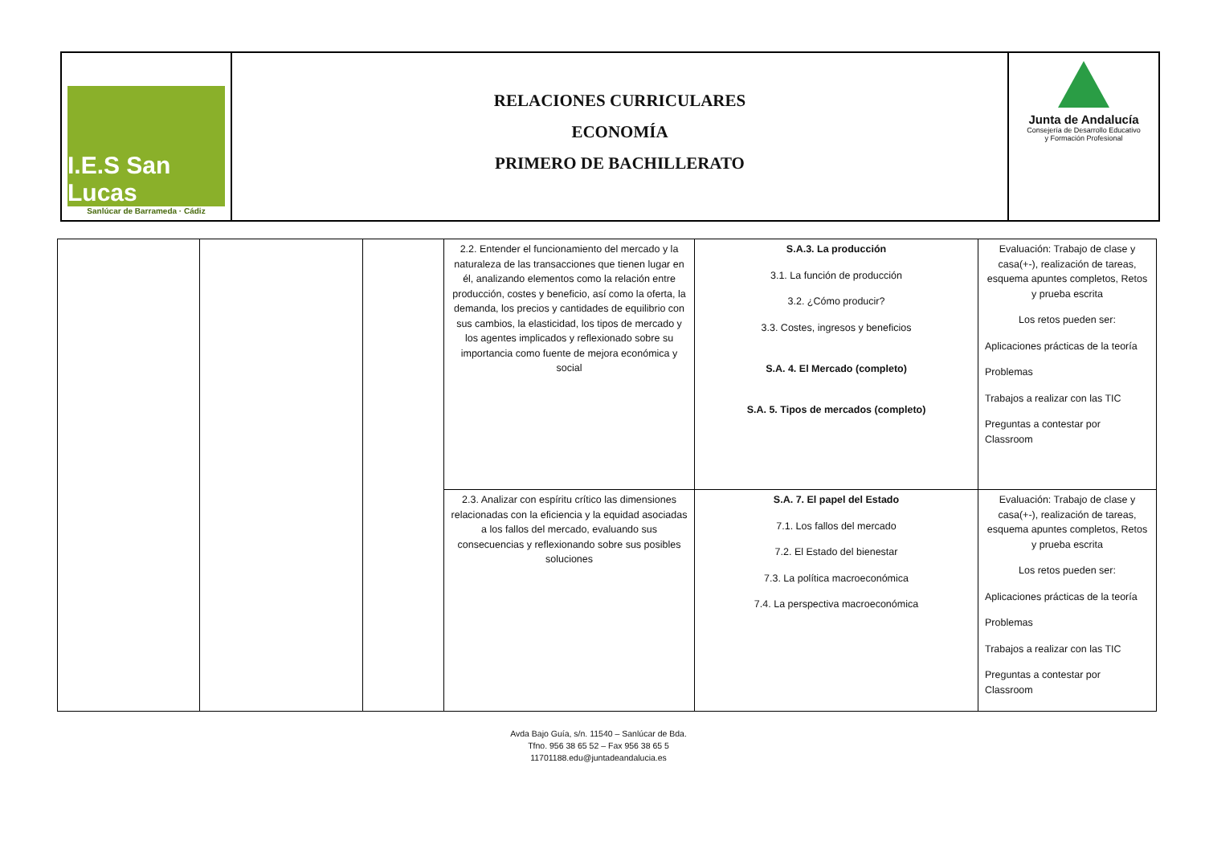I.E.S San Lucas
Sanlúcar de Barrameda · Cádiz
RELACIONES CURRICULARES
ECONOMÍA
PRIMERO DE BACHILLERATO
Junta de Andalucía
Consejería de Desarrollo Educativo
y Formación Profesional
| | | | 2.2. Entender el funcionamiento del mercado y la naturaleza de las transacciones que tienen lugar en él, analizando elementos como la relación entre producción, costes y beneficio, así como la oferta, la demanda, los precios y cantidades de equilibrio con sus cambios, la elasticidad, los tipos de mercado y los agentes implicados y reflexionado sobre su importancia como fuente de mejora económica y social | S.A.3. La producción 3.1. La función de producción 3.2. ¿Cómo producir? 3.3. Costes, ingresos y beneficios S.A. 4. El Mercado (completo) S.A. 5. Tipos de mercados (completo) | Evaluación: Trabajo de clase y casa(+-), realización de tareas, esquema apuntes completos, Retos y prueba escrita Los retos pueden ser: Aplicaciones prácticas de la teoría Problemas Trabajos a realizar con las TIC Preguntas a contestar por Classroom |
| | | | 2.3. Analizar con espíritu crítico las dimensiones relacionadas con la eficiencia y la equidad asociadas a los fallos del mercado, evaluando sus consecuencias y reflexionando sobre sus posibles soluciones | S.A. 7. El papel del Estado 7.1. Los fallos del mercado 7.2. El Estado del bienestar 7.3. La política macroeconómica 7.4. La perspectiva macroeconómica | Evaluación: Trabajo de clase y casa(+-), realización de tareas, esquema apuntes completos, Retos y prueba escrita Los retos pueden ser: Aplicaciones prácticas de la teoría Problemas Trabajos a realizar con las TIC Preguntas a contestar por Classroom |
Avda Bajo Guía, s/n. 11540 – Sanlúcar de Bda.
Tfno. 956 38 65 52 – Fax 956 38 65 5
11701188.edu@juntadeandalucia.es